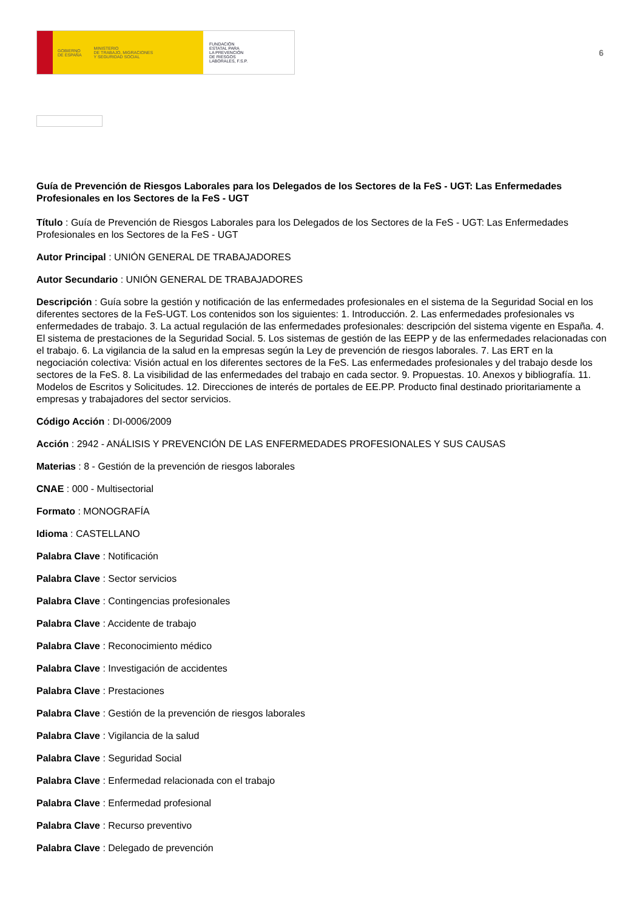GOBIERNO
DE ESPAÑA MINISTERIO
DE TRABAJO, MIGRACIONES
Y SEGURIDAD SOCIAL
FUNDACIÓN
ESTATAL PARA
LA PREVENCIÓN
DE RIESGOS
LABORALES, F.S.P.
6
Guía de Prevención de Riesgos Laborales para los Delegados de los Sectores de la FeS - UGT: Las Enfermedades Profesionales en los Sectores de la FeS - UGT
Título : Guía de Prevención de Riesgos Laborales para los Delegados de los Sectores de la FeS - UGT: Las Enfermedades Profesionales en los Sectores de la FeS - UGT
Autor Principal : UNIÓN GENERAL DE TRABAJADORES
Autor Secundario : UNIÓN GENERAL DE TRABAJADORES
Descripción : Guía sobre la gestión y notificación de las enfermedades profesionales en el sistema de la Seguridad Social en los diferentes sectores de la FeS-UGT. Los contenidos son los siguientes: 1. Introducción. 2. Las enfermedades profesionales vs enfermedades de trabajo. 3. La actual regulación de las enfermedades profesionales: descripción del sistema vigente en España. 4. El sistema de prestaciones de la Seguridad Social. 5. Los sistemas de gestión de las EEPP y de las enfermedades relacionadas con el trabajo. 6. La vigilancia de la salud en la empresas según la Ley de prevención de riesgos laborales. 7. Las ERT en la negociación colectiva: Visión actual en los diferentes sectores de la FeS. Las enfermedades profesionales y del trabajo desde los sectores de la FeS. 8. La visibilidad de las enfermedades del trabajo en cada sector. 9. Propuestas. 10. Anexos y bibliografía. 11. Modelos de Escritos y Solicitudes. 12. Direcciones de interés de portales de EE.PP. Producto final destinado prioritariamente a empresas y trabajadores del sector servicios.
Código Acción : DI-0006/2009
Acción : 2942 - ANÁLISIS Y PREVENCIÓN DE LAS ENFERMEDADES PROFESIONALES Y SUS CAUSAS
Materias : 8 - Gestión de la prevención de riesgos laborales
CNAE : 000 - Multisectorial
Formato : MONOGRAFÍA
Idioma : CASTELLANO
Palabra Clave : Notificación
Palabra Clave : Sector servicios
Palabra Clave : Contingencias profesionales
Palabra Clave : Accidente de trabajo
Palabra Clave : Reconocimiento médico
Palabra Clave : Investigación de accidentes
Palabra Clave : Prestaciones
Palabra Clave : Gestión de la prevención de riesgos laborales
Palabra Clave : Vigilancia de la salud
Palabra Clave : Seguridad Social
Palabra Clave : Enfermedad relacionada con el trabajo
Palabra Clave : Enfermedad profesional
Palabra Clave : Recurso preventivo
Palabra Clave : Delegado de prevención